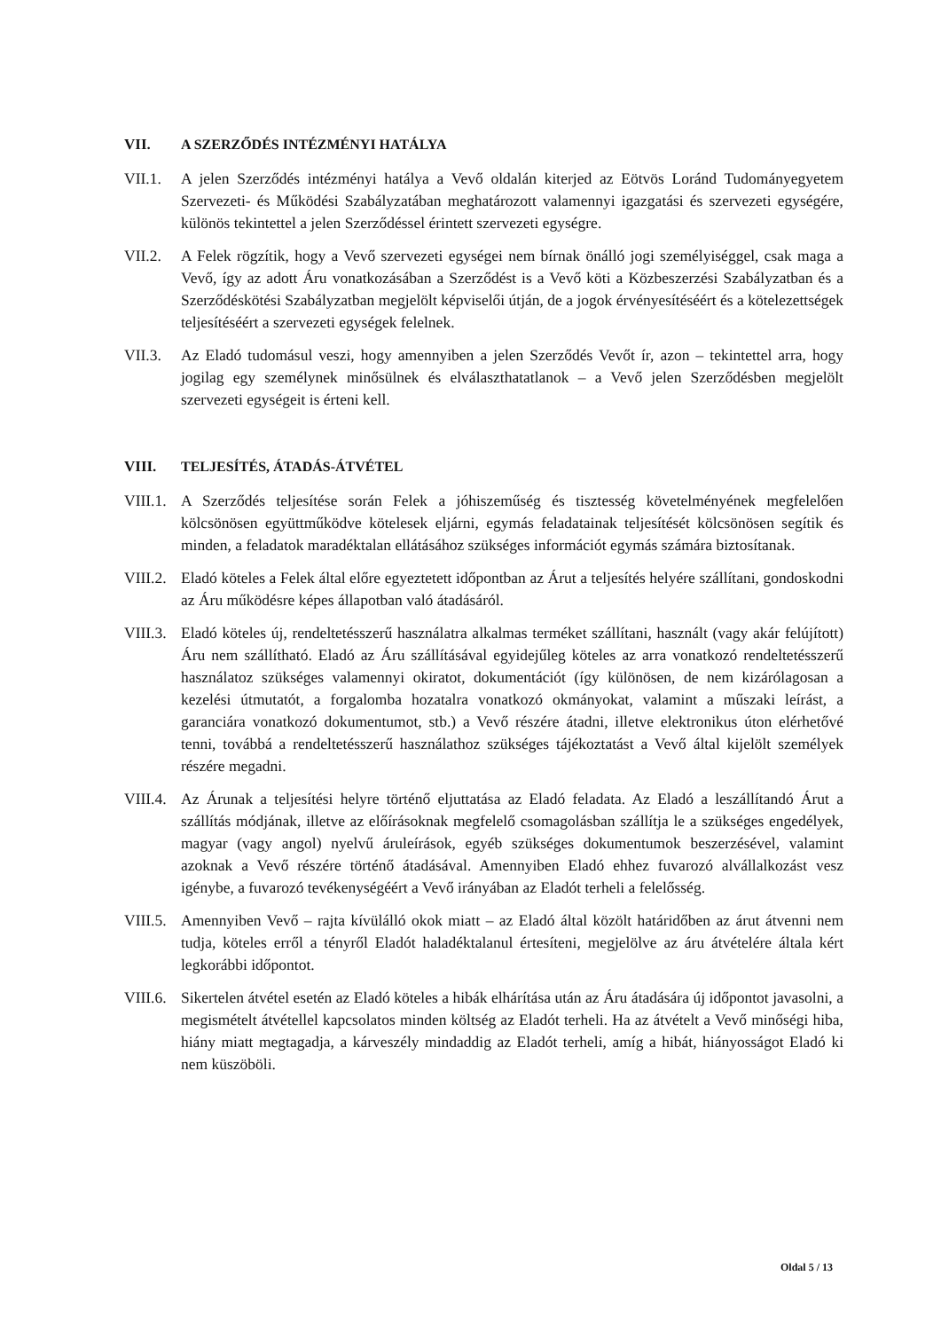VII. A SZERZŐDÉS INTÉZMÉNYI HATÁLYA
VII.1. A jelen Szerződés intézményi hatálya a Vevő oldalán kiterjed az Eötvös Loránd Tudományegyetem Szervezeti- és Működési Szabályzatában meghatározott valamennyi igazgatási és szervezeti egységére, különös tekintettel a jelen Szerződéssel érintett szervezeti egységre.
VII.2. A Felek rögzítik, hogy a Vevő szervezeti egységei nem bírnak önálló jogi személyiséggel, csak maga a Vevő, így az adott Áru vonatkozásában a Szerződést is a Vevő köti a Közbeszerzési Szabályzatban és a Szerződéskötési Szabályzatban megjelölt képviselői útján, de a jogok érvényesítéséért és a kötelezettségek teljesítéséért a szervezeti egységek felelnek.
VII.3. Az Eladó tudomásul veszi, hogy amennyiben a jelen Szerződés Vevőt ír, azon – tekintettel arra, hogy jogilag egy személynek minősülnek és elválaszthatatlanok – a Vevő jelen Szerződésben megjelölt szervezeti egységeit is érteni kell.
VIII. TELJESÍTÉS, ÁTADÁS-ÁTVÉTEL
VIII.1. A Szerződés teljesítése során Felek a jóhiszeműség és tisztesség követelményének megfelelően kölcsönösen együttműködve kötelesek eljárni, egymás feladatainak teljesítését kölcsönösen segítik és minden, a feladatok maradéktalan ellátásához szükséges információt egymás számára biztosítanak.
VIII.2. Eladó köteles a Felek által előre egyeztetett időpontban az Árut a teljesítés helyére szállítani, gondoskodni az Áru működésre képes állapotban való átadásáról.
VIII.3. Eladó köteles új, rendeltetésszerű használatra alkalmas terméket szállítani, használt (vagy akár felújított) Áru nem szállítható. Eladó az Áru szállításával egyidejűleg köteles az arra vonatkozó rendeltetésszerű használatoz szükséges valamennyi okiratot, dokumentációt (így különösen, de nem kizárólagosan a kezelési útmutatót, a forgalomba hozatalra vonatkozó okmányokat, valamint a műszaki leírást, a garanciára vonatkozó dokumentumot, stb.) a Vevő részére átadni, illetve elektronikus úton elérhetővé tenni, továbbá a rendeltetésszerű használathoz szükséges tájékoztatást a Vevő által kijelölt személyek részére megadni.
VIII.4. Az Árunak a teljesítési helyre történő eljuttatása az Eladó feladata. Az Eladó a leszállítandó Árut a szállítás módjának, illetve az előírásoknak megfelelő csomagolásban szállítja le a szükséges engedélyek, magyar (vagy angol) nyelvű áruleírások, egyéb szükséges dokumentumok beszerzésével, valamint azoknak a Vevő részére történő átadásával. Amennyiben Eladó ehhez fuvarozó alvállalkozást vesz igénybe, a fuvarozó tevékenységéért a Vevő irányában az Eladót terheli a felelősség.
VIII.5. Amennyiben Vevő – rajta kívülálló okok miatt – az Eladó által közölt határidőben az árut átvenni nem tudja, köteles erről a tényről Eladót haladéktalanul értesíteni, megjelölve az áru átvételére általa kért legkorábbi időpontot.
VIII.6. Sikertelen átvétel esetén az Eladó köteles a hibák elhárítása után az Áru átadására új időpontot javasolni, a megismételt átvétellel kapcsolatos minden költség az Eladót terheli. Ha az átvételt a Vevő minőségi hiba, hiány miatt megtagadja, a kárveszély mindaddig az Eladót terheli, amíg a hibát, hiányosságot Eladó ki nem küszöböli.
Oldal 5 / 13